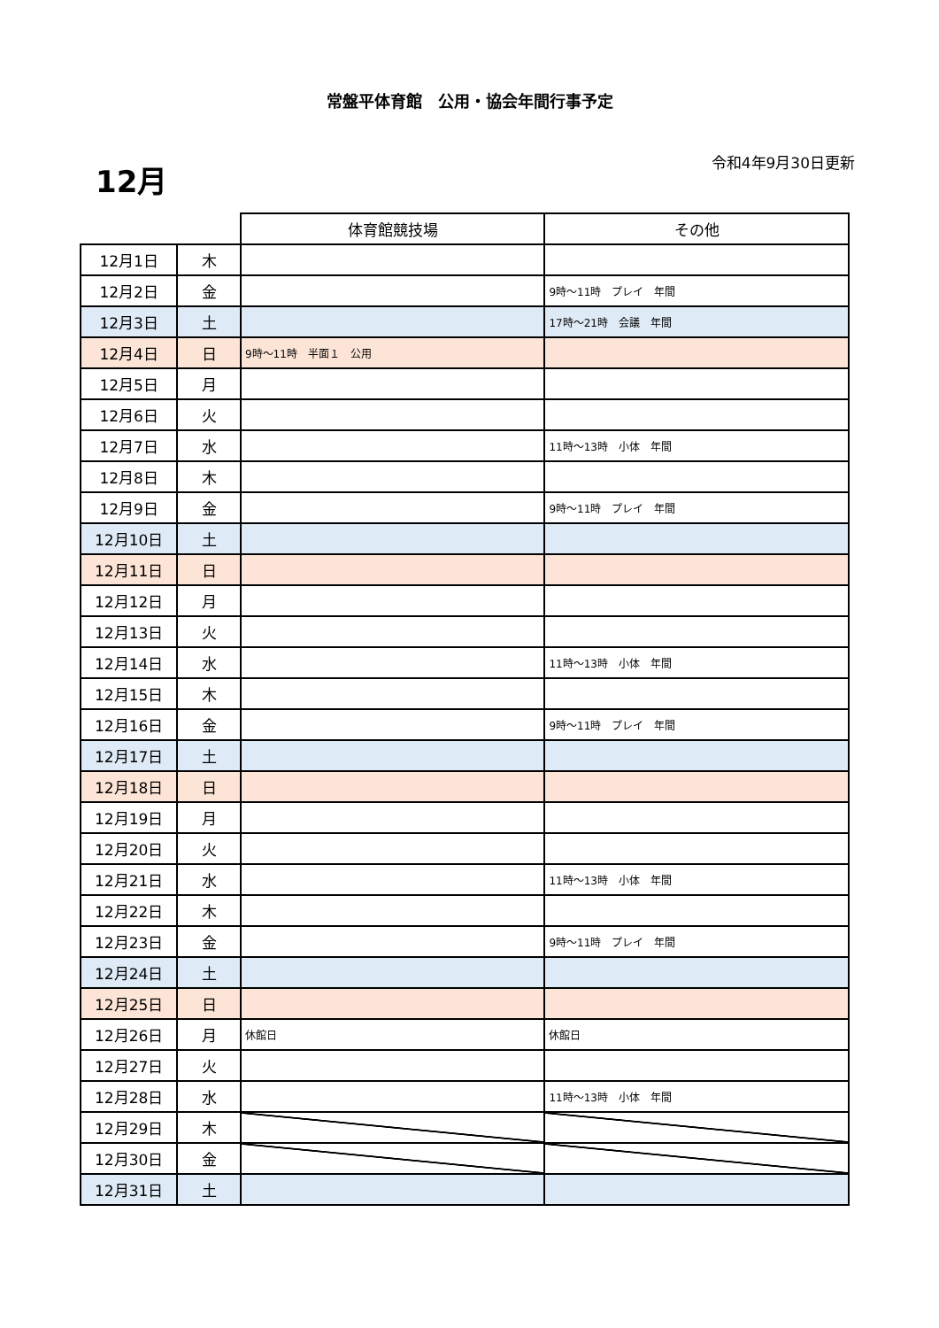常盤平体育館　公用・協会年間行事予定
12月 令和4年9月30日更新
| | | 体育館競技場 | その他 |
| 12月1日 | 木 | | |
| 12月2日 | 金 | | 9時～11時 プレイ 年間 |
| 12月3日 | 土 | | 17時～21時 会議 年間 |
| 12月4日 | 日 | 9時～11時 半面１ 公用 | |
| 12月5日 | 月 | | |
| 12月6日 | 火 | | |
| 12月7日 | 水 | | 11時～13時 小体 年間 |
| 12月8日 | 木 | | |
| 12月9日 | 金 | | 9時～11時 プレイ 年間 |
| 12月10日 | 土 | | |
| 12月11日 | 日 | | |
| 12月12日 | 月 | | |
| 12月13日 | 火 | | |
| 12月14日 | 水 | | 11時～13時 小体 年間 |
| 12月15日 | 木 | | |
| 12月16日 | 金 | | 9時～11時 プレイ 年間 |
| 12月17日 | 土 | | |
| 12月18日 | 日 | | |
| 12月19日 | 月 | | |
| 12月20日 | 火 | | |
| 12月21日 | 水 | | 11時～13時 小体 年間 |
| 12月22日 | 木 | | |
| 12月23日 | 金 | | 9時～11時 プレイ 年間 |
| 12月24日 | 土 | | |
| 12月25日 | 日 | | |
| 12月26日 | 月 | 休館日 | 休館日 |
| 12月27日 | 火 | | |
| 12月28日 | 水 | | 11時～13時 小体 年間 |
| 12月29日 | 木 | | |
| 12月30日 | 金 | | |
| 12月31日 | 土 | | |